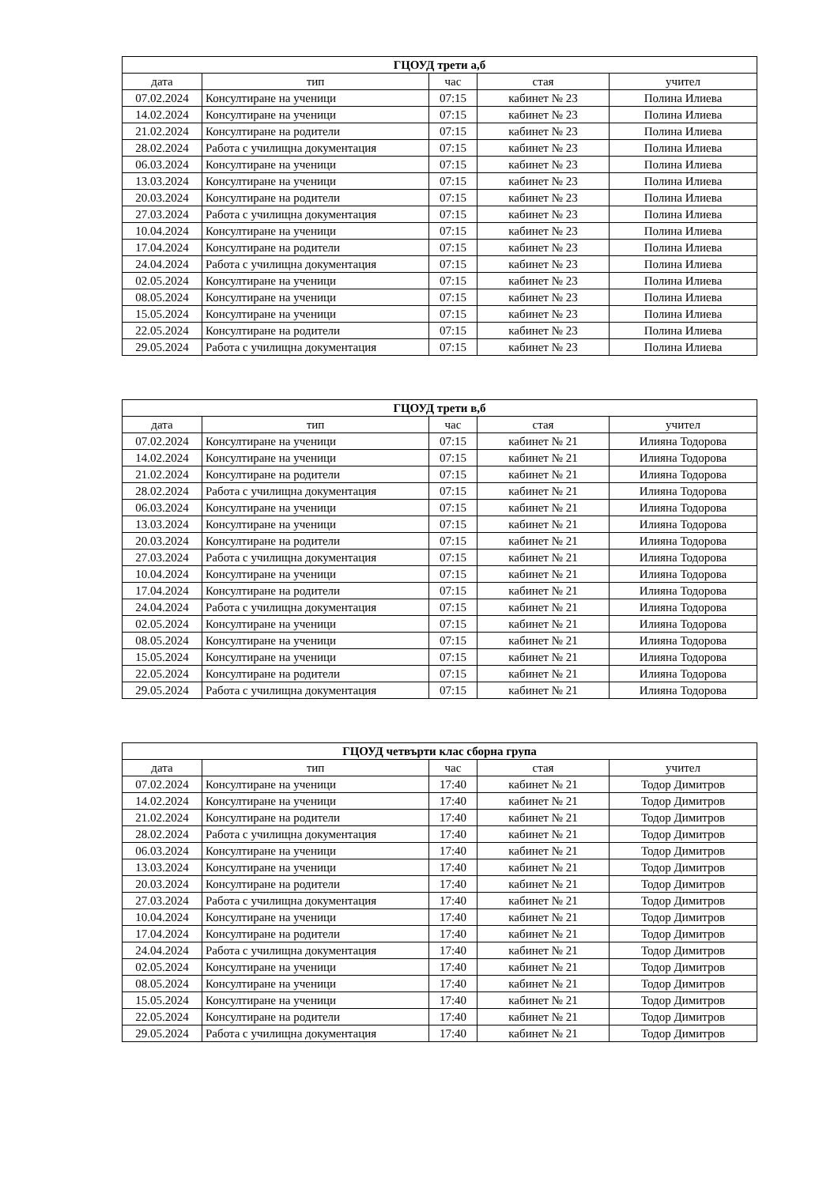| ГЦОУД трети а,б | | | | |
| --- | --- | --- | --- | --- |
| дата | тип | час | стая | учител |
| 07.02.2024 | Консултиране на ученици | 07:15 | кабинет № 23 | Полина Илиева |
| 14.02.2024 | Консултиране на ученици | 07:15 | кабинет № 23 | Полина Илиева |
| 21.02.2024 | Консултиране на родители | 07:15 | кабинет № 23 | Полина Илиева |
| 28.02.2024 | Работа с училищна документация | 07:15 | кабинет № 23 | Полина Илиева |
| 06.03.2024 | Консултиране на ученици | 07:15 | кабинет № 23 | Полина Илиева |
| 13.03.2024 | Консултиране на ученици | 07:15 | кабинет № 23 | Полина Илиева |
| 20.03.2024 | Консултиране на родители | 07:15 | кабинет № 23 | Полина Илиева |
| 27.03.2024 | Работа с училищна документация | 07:15 | кабинет № 23 | Полина Илиева |
| 10.04.2024 | Консултиране на ученици | 07:15 | кабинет № 23 | Полина Илиева |
| 17.04.2024 | Консултиране на родители | 07:15 | кабинет № 23 | Полина Илиева |
| 24.04.2024 | Работа с училищна документация | 07:15 | кабинет № 23 | Полина Илиева |
| 02.05.2024 | Консултиране на ученици | 07:15 | кабинет № 23 | Полина Илиева |
| 08.05.2024 | Консултиране на ученици | 07:15 | кабинет № 23 | Полина Илиева |
| 15.05.2024 | Консултиране на ученици | 07:15 | кабинет № 23 | Полина Илиева |
| 22.05.2024 | Консултиране на родители | 07:15 | кабинет № 23 | Полина Илиева |
| 29.05.2024 | Работа с училищна документация | 07:15 | кабинет № 23 | Полина Илиева |
| ГЦОУД трети в,б | | | | |
| --- | --- | --- | --- | --- |
| дата | тип | час | стая | учител |
| 07.02.2024 | Консултиране на ученици | 07:15 | кабинет № 21 | Илияна Тодорова |
| 14.02.2024 | Консултиране на ученици | 07:15 | кабинет № 21 | Илияна Тодорова |
| 21.02.2024 | Консултиране на родители | 07:15 | кабинет № 21 | Илияна Тодорова |
| 28.02.2024 | Работа с училищна документация | 07:15 | кабинет № 21 | Илияна Тодорова |
| 06.03.2024 | Консултиране на ученици | 07:15 | кабинет № 21 | Илияна Тодорова |
| 13.03.2024 | Консултиране на ученици | 07:15 | кабинет № 21 | Илияна Тодорова |
| 20.03.2024 | Консултиране на родители | 07:15 | кабинет № 21 | Илияна Тодорова |
| 27.03.2024 | Работа с училищна документация | 07:15 | кабинет № 21 | Илияна Тодорова |
| 10.04.2024 | Консултиране на ученици | 07:15 | кабинет № 21 | Илияна Тодорова |
| 17.04.2024 | Консултиране на родители | 07:15 | кабинет № 21 | Илияна Тодорова |
| 24.04.2024 | Работа с училищна документация | 07:15 | кабинет № 21 | Илияна Тодорова |
| 02.05.2024 | Консултиране на ученици | 07:15 | кабинет № 21 | Илияна Тодорова |
| 08.05.2024 | Консултиране на ученици | 07:15 | кабинет № 21 | Илияна Тодорова |
| 15.05.2024 | Консултиране на ученици | 07:15 | кабинет № 21 | Илияна Тодорова |
| 22.05.2024 | Консултиране на родители | 07:15 | кабинет № 21 | Илияна Тодорова |
| 29.05.2024 | Работа с училищна документация | 07:15 | кабинет № 21 | Илияна Тодорова |
| ГЦОУД четвърти клас сборна група | | | | |
| --- | --- | --- | --- | --- |
| дата | тип | час | стая | учител |
| 07.02.2024 | Консултиране на ученици | 17:40 | кабинет № 21 | Тодор Димитров |
| 14.02.2024 | Консултиране на ученици | 17:40 | кабинет № 21 | Тодор Димитров |
| 21.02.2024 | Консултиране на родители | 17:40 | кабинет № 21 | Тодор Димитров |
| 28.02.2024 | Работа с училищна документация | 17:40 | кабинет № 21 | Тодор Димитров |
| 06.03.2024 | Консултиране на ученици | 17:40 | кабинет № 21 | Тодор Димитров |
| 13.03.2024 | Консултиране на ученици | 17:40 | кабинет № 21 | Тодор Димитров |
| 20.03.2024 | Консултиране на родители | 17:40 | кабинет № 21 | Тодор Димитров |
| 27.03.2024 | Работа с училищна документация | 17:40 | кабинет № 21 | Тодор Димитров |
| 10.04.2024 | Консултиране на ученици | 17:40 | кабинет № 21 | Тодор Димитров |
| 17.04.2024 | Консултиране на родители | 17:40 | кабинет № 21 | Тодор Димитров |
| 24.04.2024 | Работа с училищна документация | 17:40 | кабинет № 21 | Тодор Димитров |
| 02.05.2024 | Консултиране на ученици | 17:40 | кабинет № 21 | Тодор Димитров |
| 08.05.2024 | Консултиране на ученици | 17:40 | кабинет № 21 | Тодор Димитров |
| 15.05.2024 | Консултиране на ученици | 17:40 | кабинет № 21 | Тодор Димитров |
| 22.05.2024 | Консултиране на родители | 17:40 | кабинет № 21 | Тодор Димитров |
| 29.05.2024 | Работа с училищна документация | 17:40 | кабинет № 21 | Тодор Димитров |